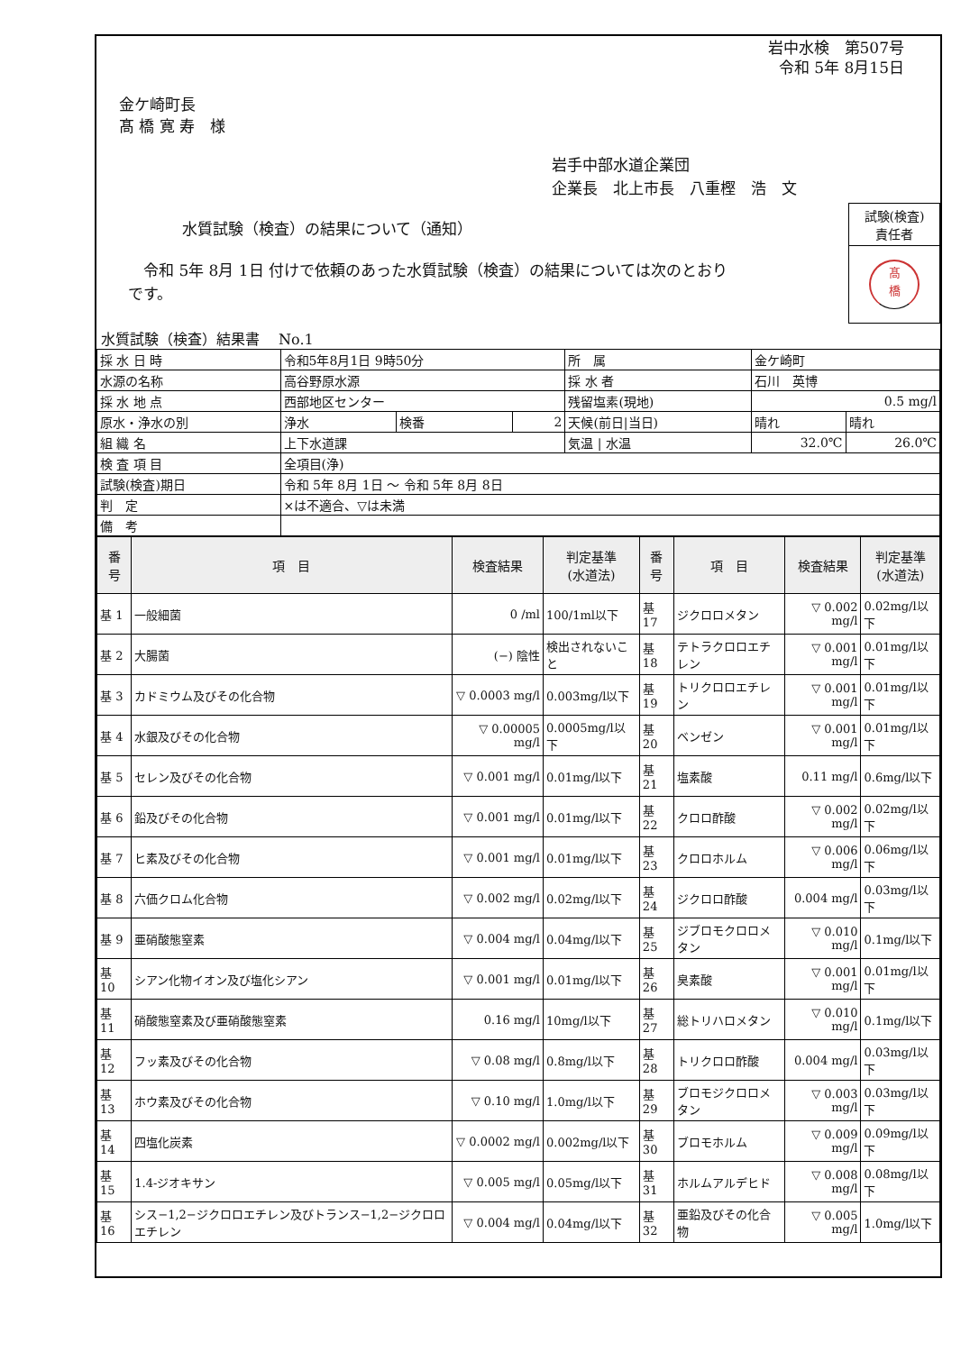岩中水検　第507号
令和 5年 8月15日
金ケ崎町長
髙 橋 寛 寿　様
岩手中部水道企業団
企業長　北上市長　八重樫　浩　文
水質試験（検査）の結果について（通知）
試験(検査)
責任者
髙
橋
　令和 5年 8月 1日 付けで依頼のあった水質試験（検査）の結果については次のとおりです。
水質試験（検査）結果書　 No.1
| 採 水 日 時 | 令和5年8月1日 9時50分 | | | 所 属 | 金ケ崎町 | |
| 水源の名称 | 高谷野原水源 | | | 採 水 者 | 石川 英博 | |
| 採 水 地 点 | 西部地区センター | | | 残留塩素(現地) | 0.5 mg/l | |
| 原水・浄水の別 | 浄水 | 検番 | 2 | 天候(前日/当日) | 晴れ | 晴れ |
| 組 織 名 | 上下水道課 | | | 気温 / 水温 | 32.0℃ | 26.0℃ |
| 検 査 項 目 | 全項目(浄) | | | | | |
| 試験(検査)期日 | 令和 5年 8月 1日 ～ 令和 5年 8月 8日 | | | | | |
| 判 定 | ×は不適合、▽は未満 | | | | | |
| 備 考 | | | | | | |
| 番 号 | 項 目 | 検査結果 | 判定基準 (水道法) | 番 号 | 項 目 | 検査結果 | 判定基準 (水道法) |
| --- | --- | --- | --- | --- | --- | --- | --- |
| 基 1 | 一般細菌 | 0 /ml | 100/1ml以下 | 基 17 | ジクロロメタン | ▽ 0.002 mg/l | 0.02mg/l以下 |
| 基 2 | 大腸菌 | (−) 陰性 | 検出されないこと | 基 18 | テトラクロロエチレン | ▽ 0.001 mg/l | 0.01mg/l以下 |
| 基 3 | カドミウム及びその化合物 | ▽ 0.0003 mg/l | 0.003mg/l以下 | 基 19 | トリクロロエチレン | ▽ 0.001 mg/l | 0.01mg/l以下 |
| 基 4 | 水銀及びその化合物 | ▽ 0.00005 mg/l | 0.0005mg/l以下 | 基 20 | ベンゼン | ▽ 0.001 mg/l | 0.01mg/l以下 |
| 基 5 | セレン及びその化合物 | ▽ 0.001 mg/l | 0.01mg/l以下 | 基 21 | 塩素酸 | 0.11 mg/l | 0.6mg/l以下 |
| 基 6 | 鉛及びその化合物 | ▽ 0.001 mg/l | 0.01mg/l以下 | 基 22 | クロロ酢酸 | ▽ 0.002 mg/l | 0.02mg/l以下 |
| 基 7 | ヒ素及びその化合物 | ▽ 0.001 mg/l | 0.01mg/l以下 | 基 23 | クロロホルム | ▽ 0.006 mg/l | 0.06mg/l以下 |
| 基 8 | 六価クロム化合物 | ▽ 0.002 mg/l | 0.02mg/l以下 | 基 24 | ジクロロ酢酸 | 0.004 mg/l | 0.03mg/l以下 |
| 基 9 | 亜硝酸態窒素 | ▽ 0.004 mg/l | 0.04mg/l以下 | 基 25 | ジブロモクロロメタン | ▽ 0.010 mg/l | 0.1mg/l以下 |
| 基 10 | シアン化物イオン及び塩化シアン | ▽ 0.001 mg/l | 0.01mg/l以下 | 基 26 | 臭素酸 | ▽ 0.001 mg/l | 0.01mg/l以下 |
| 基 11 | 硝酸態窒素及び亜硝酸態窒素 | 0.16 mg/l | 10mg/l以下 | 基 27 | 総トリハロメタン | ▽ 0.010 mg/l | 0.1mg/l以下 |
| 基 12 | フッ素及びその化合物 | ▽ 0.08 mg/l | 0.8mg/l以下 | 基 28 | トリクロロ酢酸 | 0.004 mg/l | 0.03mg/l以下 |
| 基 13 | ホウ素及びその化合物 | ▽ 0.10 mg/l | 1.0mg/l以下 | 基 29 | ブロモジクロロメタン | ▽ 0.003 mg/l | 0.03mg/l以下 |
| 基 14 | 四塩化炭素 | ▽ 0.0002 mg/l | 0.002mg/l以下 | 基 30 | ブロモホルム | ▽ 0.009 mg/l | 0.09mg/l以下 |
| 基 15 | 1.4-ジオキサン | ▽ 0.005 mg/l | 0.05mg/l以下 | 基 31 | ホルムアルデヒド | ▽ 0.008 mg/l | 0.08mg/l以下 |
| 基 16 | シス−1,2−ジクロロエチレン及びトランス−1,2−ジクロロエチレン | ▽ 0.004 mg/l | 0.04mg/l以下 | 基 32 | 亜鉛及びその化合物 | ▽ 0.005 mg/l | 1.0mg/l以下 |